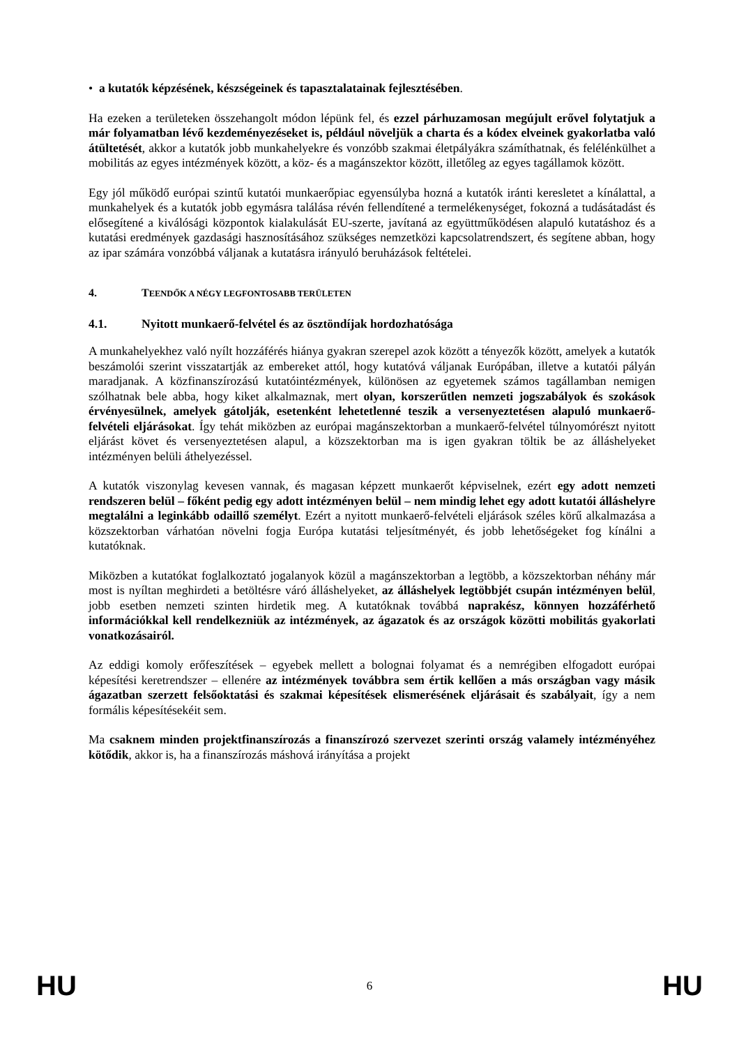• a kutatók képzésének, készségeinek és tapasztalatainak fejlesztésében.
Ha ezeken a területeken összehangolt módon lépünk fel, és ezzel párhuzamosan megújult erővel folytatjuk a már folyamatban lévő kezdeményezéseket is, például növeljük a charta és a kódex elveinek gyakorlatba való átültetését, akkor a kutatók jobb munkahelyekre és vonzóbb szakmai életpályákra számíthatnak, és felélénkülhet a mobilitás az egyes intézmények között, a köz- és a magánszektor között, illetőleg az egyes tagállamok között.
Egy jól működő európai szintű kutatói munkaerőpiac egyensúlyba hozná a kutatók iránti keresletet a kínálattal, a munkahelyek és a kutatók jobb egymásra találása révén fellendítené a termelékenységet, fokozná a tudásátadást és elősegítené a kiválósági központok kialakulását EU-szerte, javítaná az együttműködésen alapuló kutatáshoz és a kutatási eredmények gazdasági hasznosításához szükséges nemzetközi kapcsolatrendszert, és segítene abban, hogy az ipar számára vonzóbbá váljanak a kutatásra irányuló beruházások feltételei.
4. TEENDŐK A NÉGY LEGFONTOSABB TERÜLETEN
4.1. Nyitott munkaerő-felvétel és az ösztöndíjak hordozhatósága
A munkahelyekhez való nyílt hozzáférés hiánya gyakran szerepel azok között a tényezők között, amelyek a kutatók beszámolói szerint visszatartják az embereket attól, hogy kutatóvá váljanak Európában, illetve a kutatói pályán maradjanak. A közfinanszírozású kutatóintézmények, különösen az egyetemek számos tagállamban nemigen szólhatnak bele abba, hogy kiket alkalmaznak, mert olyan, korszerűtlen nemzeti jogszabályok és szokások érvényesülnek, amelyek gátolják, esetenként lehetetlenné teszik a versenyeztetésen alapuló munkaerő-felvételi eljárásokat. Így tehát miközben az európai magánszektorban a munkaerő-felvétel túlnyomórészt nyitott eljárást követ és versenyeztetésen alapul, a közszektorban ma is igen gyakran töltik be az álláshelyeket intézményen belüli áthelyezéssel.
A kutatók viszonylag kevesen vannak, és magasan képzett munkaerőt képviselnek, ezért egy adott nemzeti rendszeren belül – főként pedig egy adott intézményen belül – nem mindig lehet egy adott kutatói álláshelyre megtalálni a leginkább odaillő személyt. Ezért a nyitott munkaerő-felvételi eljárások széles körű alkalmazása a közszektorban várhatóan növelni fogja Európa kutatási teljesítményét, és jobb lehetőségeket fog kínálni a kutatóknak.
Miközben a kutatókat foglalkoztató jogalanyok közül a magánszektorban a legtöbb, a közszektorban néhány már most is nyíltan meghirdeti a betöltésre váró álláshelyeket, az álláshelyek legtöbbjét csupán intézményen belül, jobb esetben nemzeti szinten hirdetik meg. A kutatóknak továbbá naprakész, könnyen hozzáférhető információkkal kell rendelkezniük az intézmények, az ágazatok és az országok közötti mobilitás gyakorlati vonatkozásairól.
Az eddigi komoly erőfeszítések – egyebek mellett a bolognai folyamat és a nemrégiben elfogadott európai képesítési keretrendszer – ellenére az intézmények továbbra sem értik kellően a más országban vagy másik ágazatban szerzett felsőoktatási és szakmai képesítések elismerésének eljárásait és szabályait, így a nem formális képesítésekéit sem.
Ma csaknem minden projektfinanszírozás a finanszírozó szervezet szerinti ország valamely intézményéhez kötődik, akkor is, ha a finanszírozás máshová irányítása a projekt
HU 6 HU